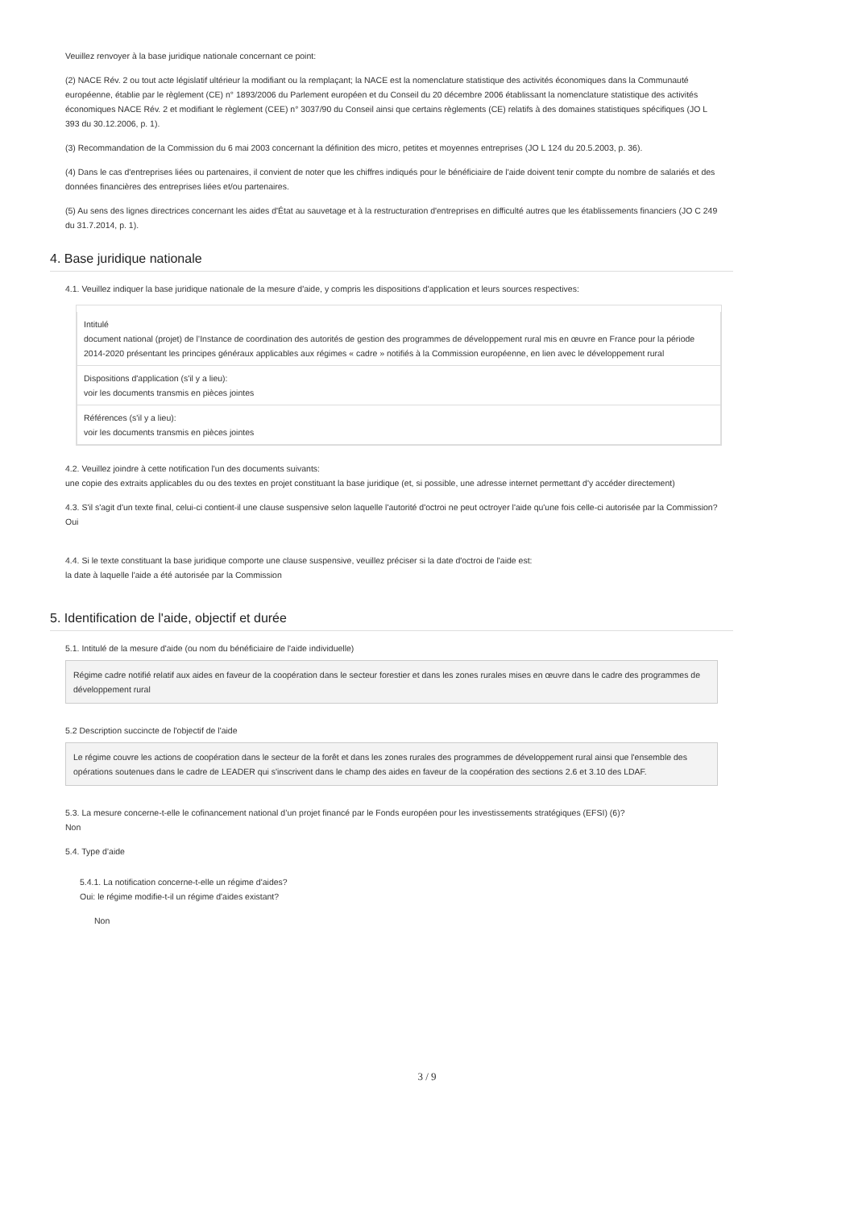Veuillez renvoyer à la base juridique nationale concernant ce point:
(2) NACE Rév. 2 ou tout acte législatif ultérieur la modifiant ou la remplaçant; la NACE est la nomenclature statistique des activités économiques dans la Communauté européenne, établie par le règlement (CE) n° 1893/2006 du Parlement européen et du Conseil du 20 décembre 2006 établissant la nomenclature statistique des activités économiques NACE Rév. 2 et modifiant le règlement (CEE) n° 3037/90 du Conseil ainsi que certains règlements (CE) relatifs à des domaines statistiques spécifiques (JO L 393 du 30.12.2006, p. 1).
(3) Recommandation de la Commission du 6 mai 2003 concernant la définition des micro, petites et moyennes entreprises (JO L 124 du 20.5.2003, p. 36).
(4) Dans le cas d'entreprises liées ou partenaires, il convient de noter que les chiffres indiqués pour le bénéficiaire de l'aide doivent tenir compte du nombre de salariés et des données financières des entreprises liées et/ou partenaires.
(5) Au sens des lignes directrices concernant les aides d'État au sauvetage et à la restructuration d'entreprises en difficulté autres que les établissements financiers (JO C 249 du 31.7.2014, p. 1).
4. Base juridique nationale
4.1. Veuillez indiquer la base juridique nationale de la mesure d'aide, y compris les dispositions d'application et leurs sources respectives:
| Intitulé document national (projet) de l’Instance de coordination des autorités de gestion des programmes de développement rural mis en œuvre en France pour la période 2014-2020 présentant les principes généraux applicables aux régimes « cadre » notifiés à la Commission européenne, en lien avec le développement rural |
| Dispositions d'application (s'il y a lieu): voir les documents transmis en pièces jointes |
| Références (s'il y a lieu): voir les documents transmis en pièces jointes |
4.2. Veuillez joindre à cette notification l'un des documents suivants:
une copie des extraits applicables du ou des textes en projet constituant la base juridique (et, si possible, une adresse internet permettant d'y accéder directement)
4.3. S'il s'agit d'un texte final, celui-ci contient-il une clause suspensive selon laquelle l'autorité d'octroi ne peut octroyer l'aide qu'une fois celle-ci autorisée par la Commission?
Oui
4.4. Si le texte constituant la base juridique comporte une clause suspensive, veuillez préciser si la date d'octroi de l'aide est:
la date à laquelle l'aide a été autorisée par la Commission
5. Identification de l'aide, objectif et durée
5.1. Intitulé de la mesure d'aide (ou nom du bénéficiaire de l'aide individuelle)
Régime cadre notifié relatif aux aides en faveur de la coopération dans le secteur forestier et dans les zones rurales mises en œuvre dans le cadre des programmes de développement rural
5.2 Description succincte de l'objectif de l'aide
Le régime couvre les actions de coopération dans le secteur de la forêt et dans les zones rurales des programmes de développement rural ainsi que l'ensemble des opérations soutenues dans le cadre de LEADER qui s'inscrivent dans le champ des aides en faveur de la coopération des sections 2.6 et 3.10 des LDAF.
5.3. La mesure concerne-t-elle le cofinancement national d’un projet financé par le Fonds européen pour les investissements stratégiques (EFSI) (6)?
Non
5.4. Type d’aide
5.4.1. La notification concerne-t-elle un régime d'aides?
Oui: le régime modifie-t-il un régime d'aides existant?
Non
3 / 9